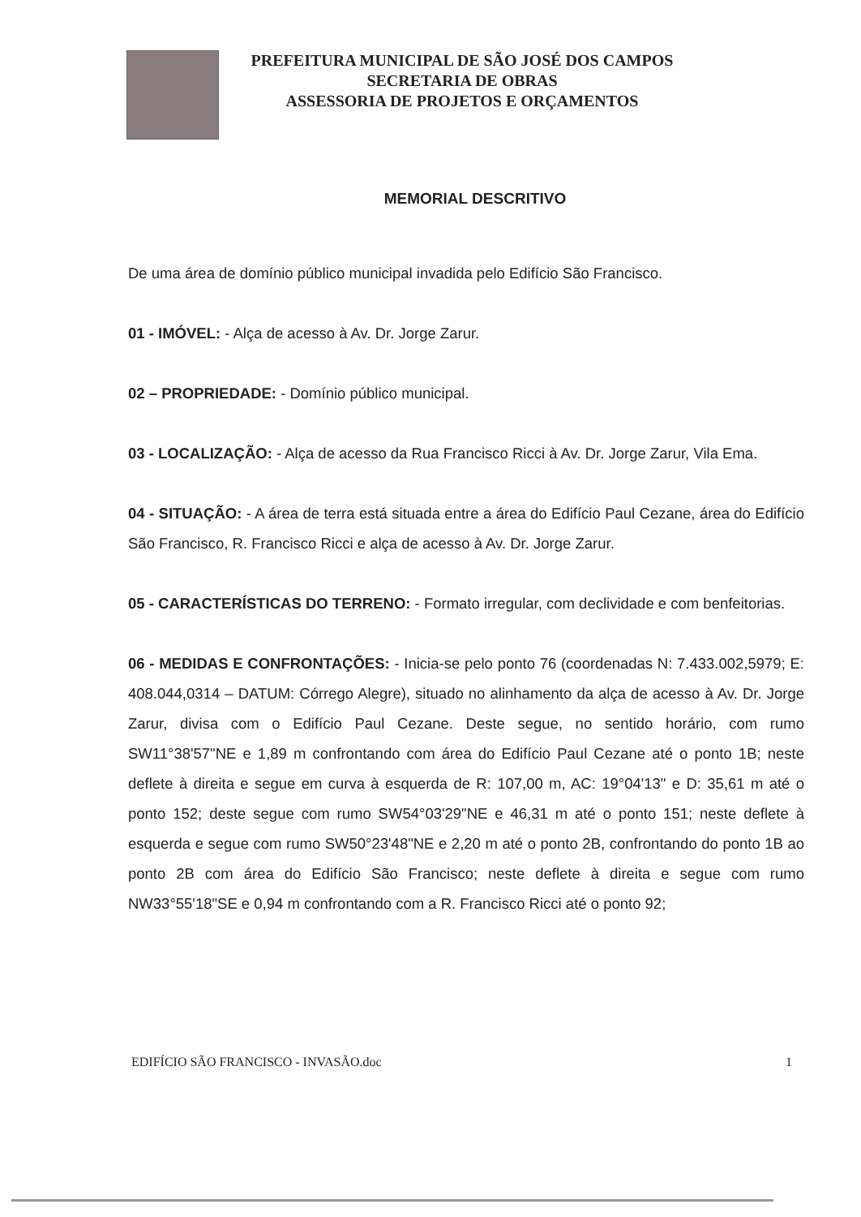PREFEITURA MUNICIPAL DE SÃO JOSÉ DOS CAMPOS
SECRETARIA DE OBRAS
ASSESSORIA DE PROJETOS E ORÇAMENTOS
MEMORIAL DESCRITIVO
De uma área de domínio público municipal invadida pelo Edifício São Francisco.
01 - IMÓVEL: - Alça de acesso à Av. Dr. Jorge Zarur.
02 – PROPRIEDADE: - Domínio público municipal.
03 - LOCALIZAÇÃO: - Alça de acesso da Rua Francisco Ricci à Av. Dr. Jorge Zarur, Vila Ema.
04 - SITUAÇÃO: - A área de terra está situada entre a área do Edifício Paul Cezane, área do Edifício São Francisco, R. Francisco Ricci e alça de acesso à Av. Dr. Jorge Zarur.
05 - CARACTERÍSTICAS DO TERRENO: - Formato irregular, com declividade e com benfeitorias.
06 - MEDIDAS E CONFRONTAÇÕES: - Inicia-se pelo ponto 76 (coordenadas N: 7.433.002,5979; E: 408.044,0314 – DATUM: Córrego Alegre), situado no alinhamento da alça de acesso à Av. Dr. Jorge Zarur, divisa com o Edifício Paul Cezane. Deste segue, no sentido horário, com rumo SW11°38'57"NE e 1,89 m confrontando com área do Edifício Paul Cezane até o ponto 1B; neste deflete à direita e segue em curva à esquerda de R: 107,00 m, AC: 19°04'13" e D: 35,61 m até o ponto 152; deste segue com rumo SW54°03'29"NE e 46,31 m até o ponto 151; neste deflete à esquerda e segue com rumo SW50°23'48"NE e 2,20 m até o ponto 2B, confrontando do ponto 1B ao ponto 2B com área do Edifício São Francisco; neste deflete à direita e segue com rumo NW33°55'18"SE e 0,94 m confrontando com a R. Francisco Ricci até o ponto 92;
EDIFÍCIO SÃO FRANCISCO - INVASÃO.doc 1